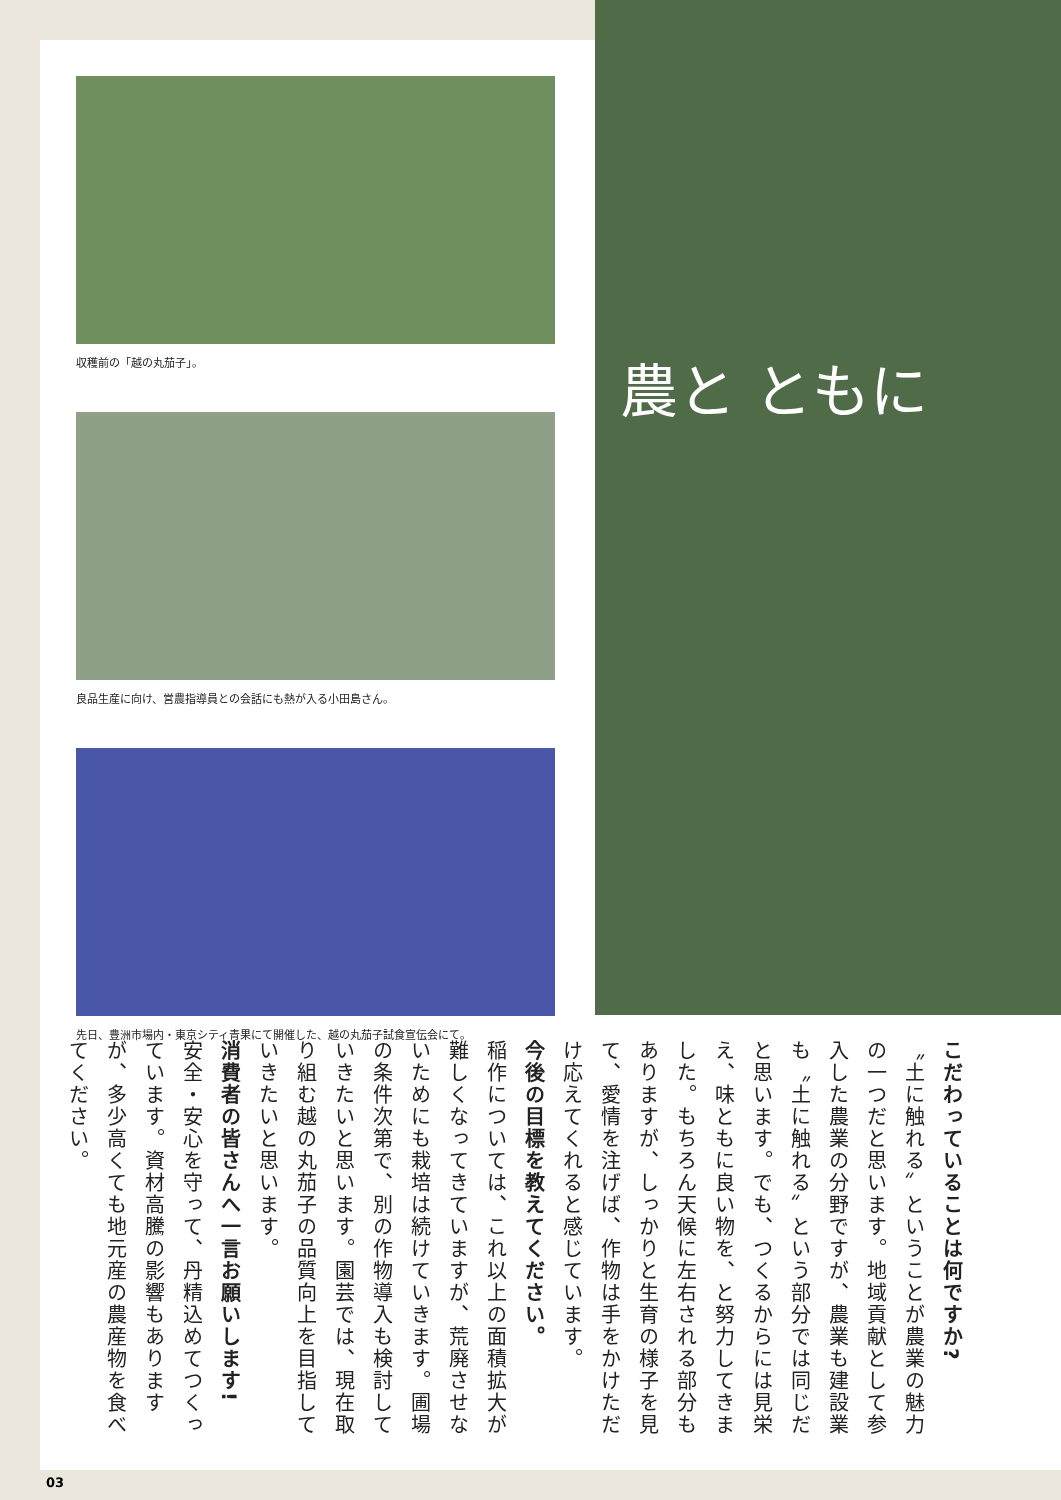農と ともに
収穫前の「越の丸茄子」。
良品生産に向け、営農指導員との会話にも熱が入る小田島さん。
先日、豊洲市場内・東京シティ青果にて開催した、越の丸茄子試食宣伝会にて。
こだわっていることは何ですか?
〝土に触れる〟ということが農業の魅力の一つだと思います。地域貢献として参入した農業の分野ですが、農業も建設業も〝土に触れる〟という部分では同じだと思います。でも、つくるからには見栄え、味ともに良い物を、と努力してきました。もちろん天候に左右される部分もありますが、しっかりと生育の様子を見て、愛情を注げば、作物は手をかけただけ応えてくれると感じています。
今後の目標を教えてください。
稲作については、これ以上の面積拡大が難しくなってきていますが、荒廃させないためにも栽培は続けていきます。圃場の条件次第で、別の作物導入も検討していきたいと思います。園芸では、現在取り組む越の丸茄子の品質向上を目指していきたいと思います。
消費者の皆さんへ一言お願いします!
安全・安心を守って、丹精込めてつくっています。資材高騰の影響もありますが、多少高くても地元産の農産物を食べてください。
03